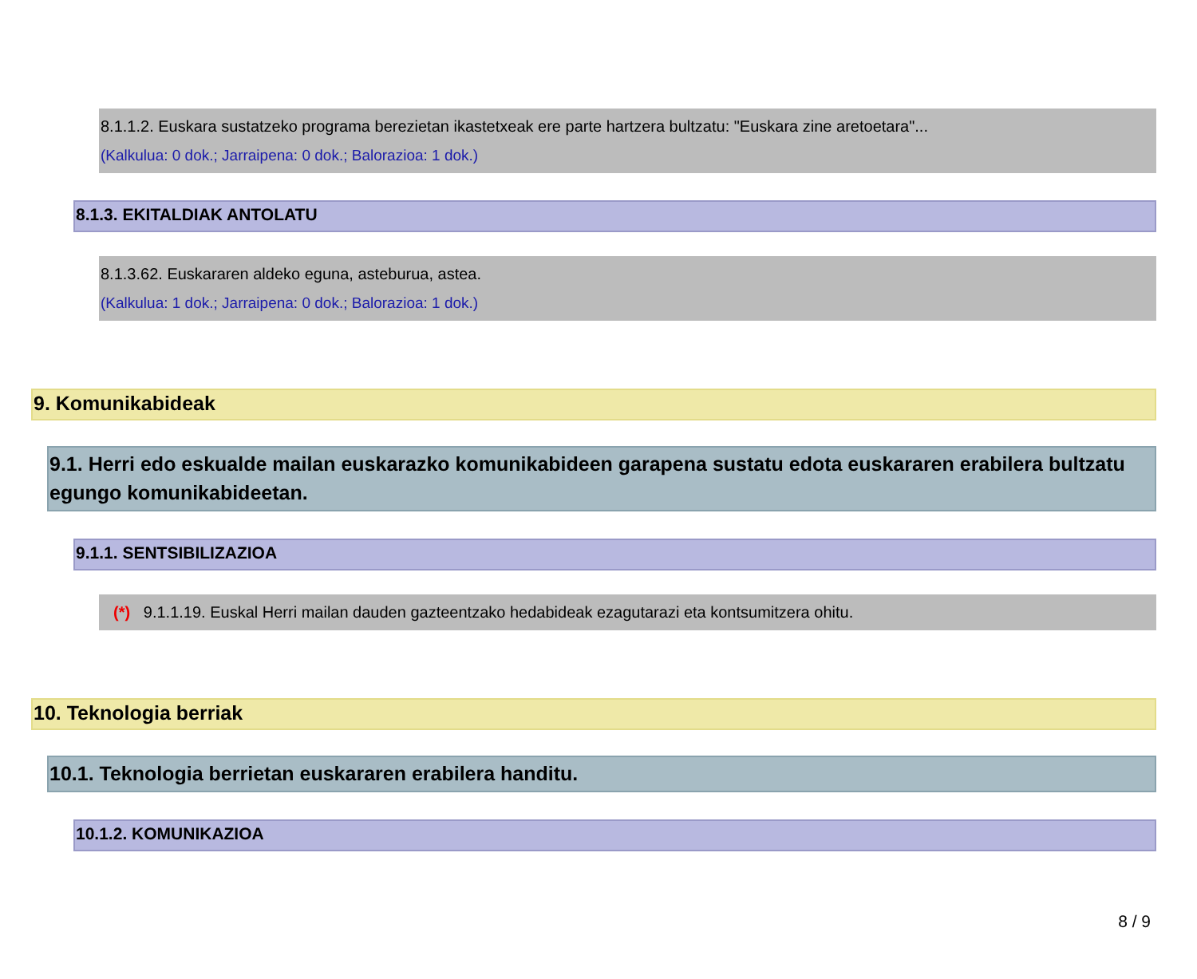8.1.1.2. Euskara sustatzeko programa berezietan ikastetxeak ere parte hartzera bultzatu: "Euskara zine aretoetara"...
(Kalkulua: 0 dok.; Jarraipena: 0 dok.; Balorazioa: 1 dok.)
8.1.3. EKITALDIAK ANTOLATU
8.1.3.62. Euskararen aldeko eguna, asteburua, astea.
(Kalkulua: 1 dok.; Jarraipena: 0 dok.; Balorazioa: 1 dok.)
9. Komunikabideak
9.1. Herri edo eskualde mailan euskarazko komunikabideen garapena sustatu edota euskararen erabilera bultzatu egungo komunikabideetan.
9.1.1. SENTSIBILIZAZIOA
(*) 9.1.1.19. Euskal Herri mailan dauden gazteentzako hedabideak ezagutarazi eta kontsumitzera ohitu.
10. Teknologia berriak
10.1. Teknologia berrietan euskararen erabilera handitu.
10.1.2. KOMUNIKAZIOA
8 / 9